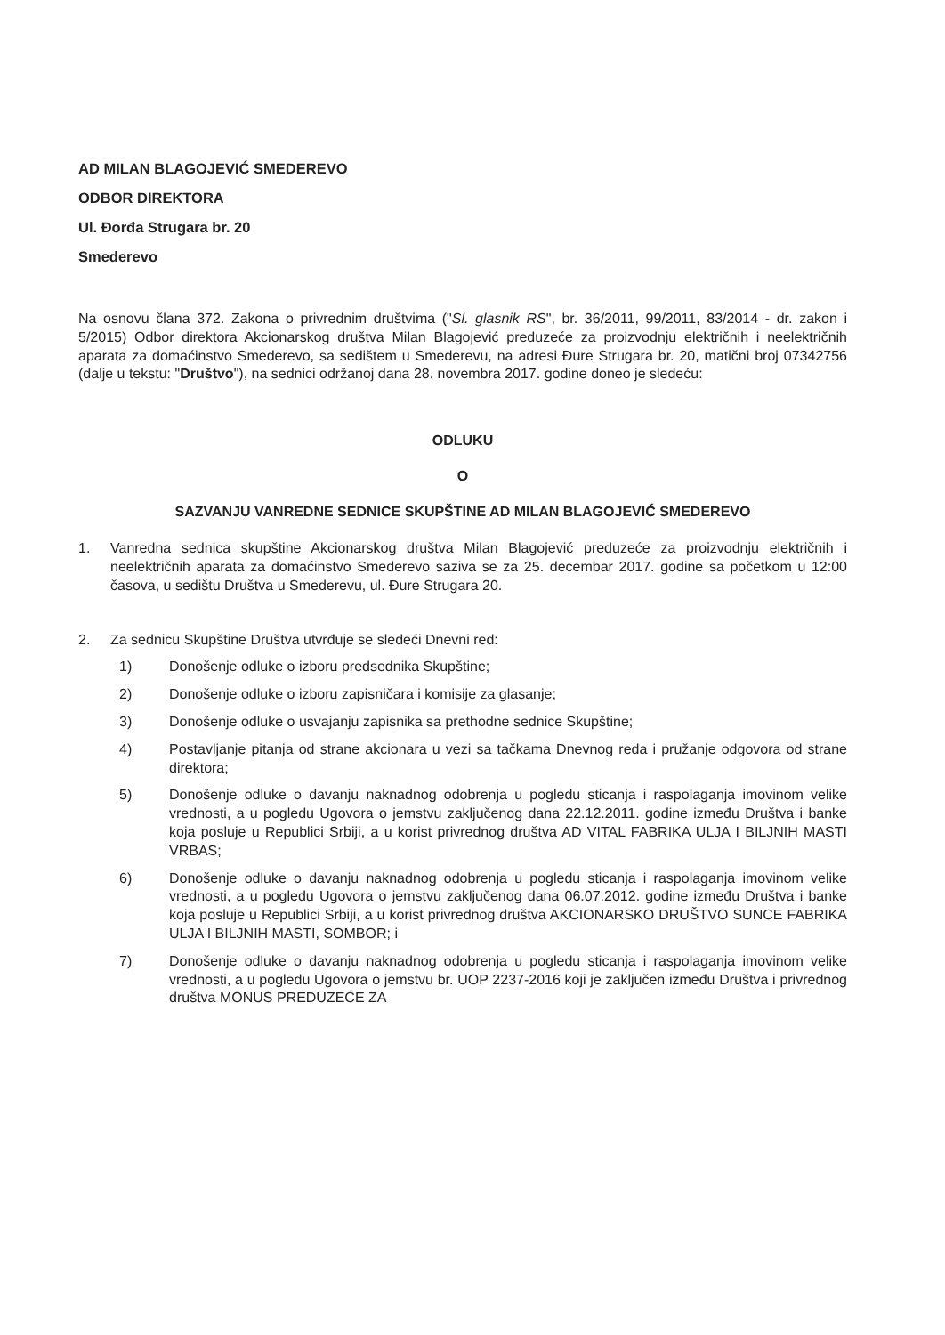AD MILAN BLAGOJEVIĆ SMEDEREVO
ODBOR DIREKTORA
Ul. Đorđa Strugara br. 20
Smederevo
Na osnovu člana 372. Zakona o privrednim društvima ("Sl. glasnik RS", br. 36/2011, 99/2011, 83/2014 - dr. zakon i 5/2015) Odbor direktora Akcionarskog društva Milan Blagojević preduzeće za proizvodnju električnih i neelektričnih aparata za domaćinstvo Smederevo, sa sedištem u Smederevu, na adresi Đure Strugara br. 20, matični broj 07342756 (dalje u tekstu: "Društvo"), na sednici održanoj dana 28. novembra 2017. godine doneo je sledeću:
ODLUKU
O
SAZVANJU VANREDNE SEDNICE SKUPŠTINE AD MILAN BLAGOJEVIĆ SMEDEREVO
1. Vanredna sednica skupštine Akcionarskog društva Milan Blagojević preduzeće za proizvodnju električnih i neelektričnih aparata za domaćinstvo Smederevo saziva se za 25. decembar 2017. godine sa početkom u 12:00 časova, u sedištu Društva u Smederevu, ul. Đure Strugara 20.
2. Za sednicu Skupštine Društva utvrđuje se sledeći Dnevni red:
1) Donošenje odluke o izboru predsednika Skupštine;
2) Donošenje odluke o izboru zapisničara i komisije za glasanje;
3) Donošenje odluke o usvajanju zapisnika sa prethodne sednice Skupštine;
4) Postavljanje pitanja od strane akcionara u vezi sa tačkama Dnevnog reda i pružanje odgovora od strane direktora;
5) Donošenje odluke o davanju naknadnog odobrenja u pogledu sticanja i raspolaganja imovinom velike vrednosti, a u pogledu Ugovora o jemstvu zaključenog dana 22.12.2011. godine između Društva i banke koja posluje u Republici Srbiji, a u korist privrednog društva AD VITAL FABRIKA ULJA I BILJNIH MASTI VRBAS;
6) Donošenje odluke o davanju naknadnog odobrenja u pogledu sticanja i raspolaganja imovinom velike vrednosti, a u pogledu Ugovora o jemstvu zaključenog dana 06.07.2012. godine između Društva i banke koja posluje u Republici Srbiji, a u korist privrednog društva AKCIONARSKO DRUŠTVO SUNCE FABRIKA ULJA I BILJNIH MASTI, SOMBOR; i
7) Donošenje odluke o davanju naknadnog odobrenja u pogledu sticanja i raspolaganja imovinom velike vrednosti, a u pogledu Ugovora o jemstvu br. UOP 2237-2016 koji je zaključen između Društva i privrednog društva MONUS PREDUZEĆE ZA